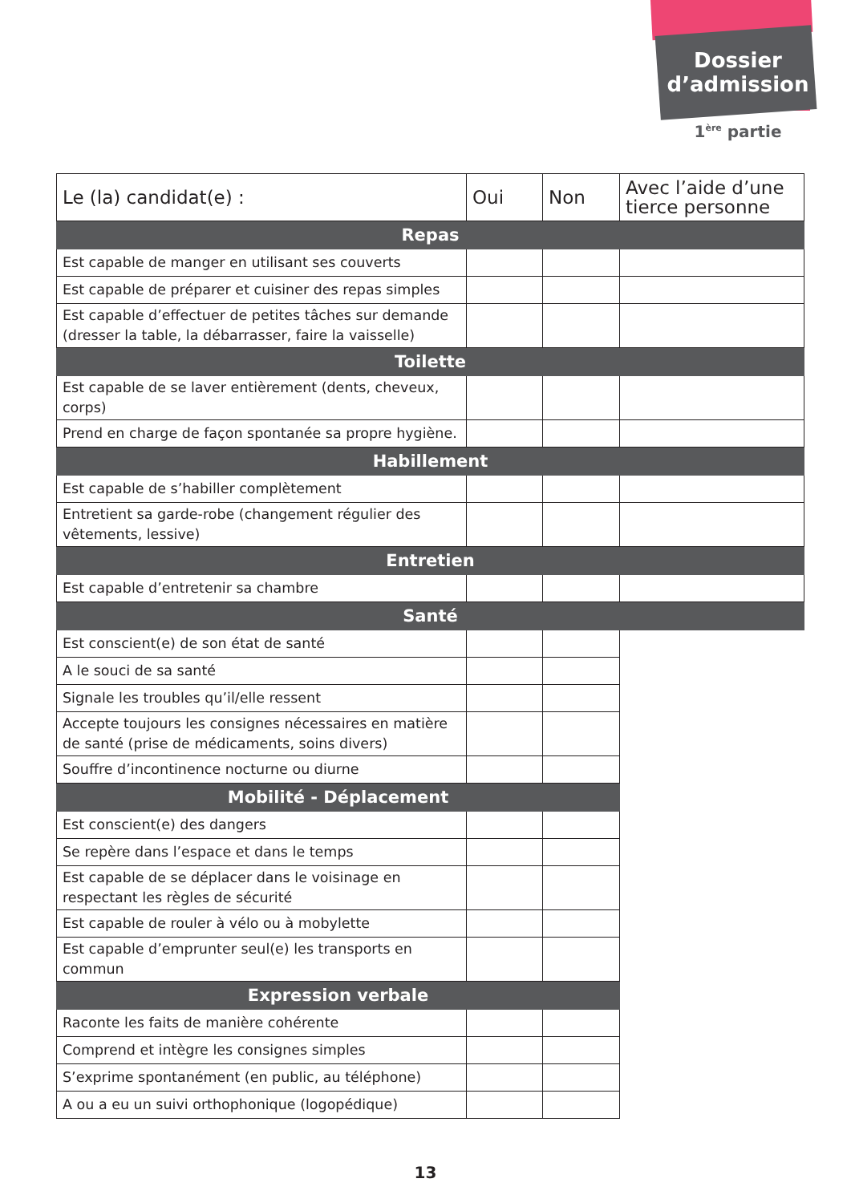Dossier
d’admission
1<sup>ère</sup> partie
| Le (la) candidat(e) : | Oui | Non | Avec l’aide d’une tierce personne |
| Repas | | | |
| Est capable de manger en utilisant ses couverts | | | |
| Est capable de préparer et cuisiner des repas simples | | | |
| Est capable d’effectuer de petites tâches sur demande (dresser la table, la débarrasser, faire la vaisselle) | | | |
| Toilette | | | |
| Est capable de se laver entièrement (dents, cheveux, corps) | | | |
| Prend en charge de façon spontanée sa propre hygiène. | | | |
| Habillement | | | |
| Est capable de s’habiller complètement | | | |
| Entretient sa garde-robe (changement régulier des vêtements, lessive) | | | |
| Entretien | | | |
| Est capable d’entretenir sa chambre | | | |
| Santé | | | |
| Est conscient(e) de son état de santé | | | |
| A le souci de sa santé | | | |
| Signale les troubles qu’il/elle ressent | | | |
| Accepte toujours les consignes nécessaires en matière de santé (prise de médicaments, soins divers) | | | |
| Souffre d’incontinence nocturne ou diurne | | | |
| Mobilité - Déplacement | | | |
| Est conscient(e) des dangers | | | |
| Se repère dans l’espace et dans le temps | | | |
| Est capable de se déplacer dans le voisinage en respectant les règles de sécurité | | | |
| Est capable de rouler à vélo ou à mobylette | | | |
| Est capable d’emprunter seul(e) les transports en commun | | | |
| Expression verbale | | | |
| Raconte les faits de manière cohérente | | | |
| Comprend et intègre les consignes simples | | | |
| S’exprime spontanément (en public, au téléphone) | | | |
| A ou a eu un suivi orthophonique (logopédique) | | | |
13